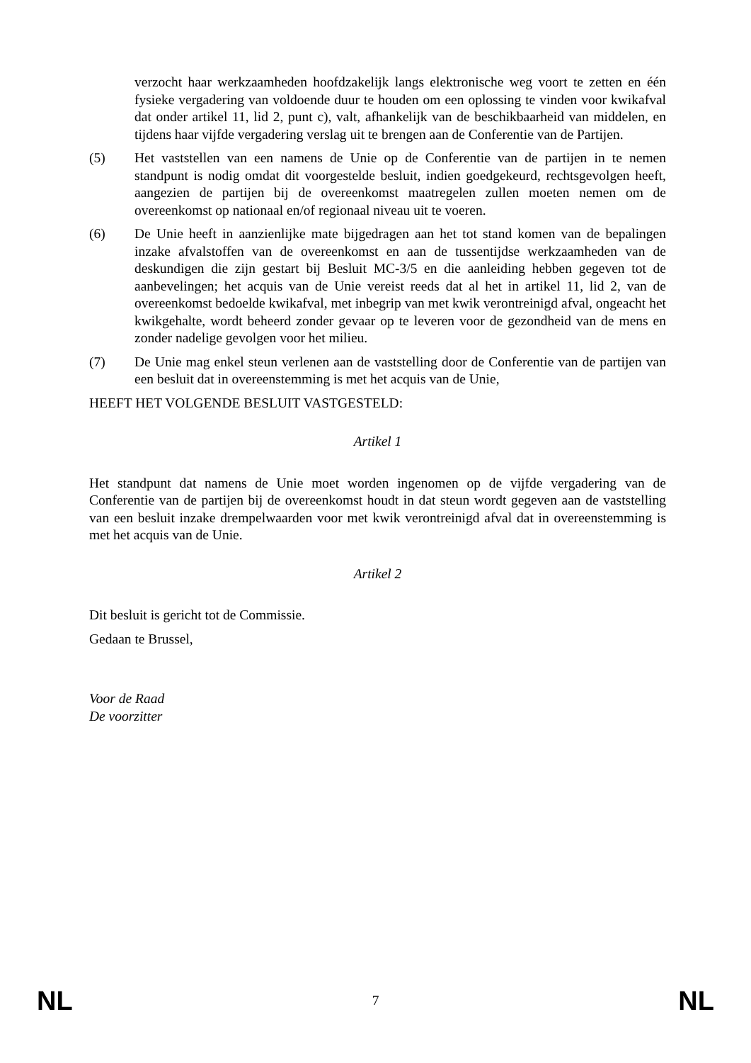verzocht haar werkzaamheden hoofdzakelijk langs elektronische weg voort te zetten en één fysieke vergadering van voldoende duur te houden om een oplossing te vinden voor kwikafval dat onder artikel 11, lid 2, punt c), valt, afhankelijk van de beschikbaarheid van middelen, en tijdens haar vijfde vergadering verslag uit te brengen aan de Conferentie van de Partijen.
(5) Het vaststellen van een namens de Unie op de Conferentie van de partijen in te nemen standpunt is nodig omdat dit voorgestelde besluit, indien goedgekeurd, rechtsgevolgen heeft, aangezien de partijen bij de overeenkomst maatregelen zullen moeten nemen om de overeenkomst op nationaal en/of regionaal niveau uit te voeren.
(6) De Unie heeft in aanzienlijke mate bijgedragen aan het tot stand komen van de bepalingen inzake afvalstoffen van de overeenkomst en aan de tussentijdse werkzaamheden van de deskundigen die zijn gestart bij Besluit MC-3/5 en die aanleiding hebben gegeven tot de aanbevelingen; het acquis van de Unie vereist reeds dat al het in artikel 11, lid 2, van de overeenkomst bedoelde kwikafval, met inbegrip van met kwik verontreinigd afval, ongeacht het kwikgehalte, wordt beheerd zonder gevaar op te leveren voor de gezondheid van de mens en zonder nadelige gevolgen voor het milieu.
(7) De Unie mag enkel steun verlenen aan de vaststelling door de Conferentie van de partijen van een besluit dat in overeenstemming is met het acquis van de Unie,
HEEFT HET VOLGENDE BESLUIT VASTGESTELD:
Artikel 1
Het standpunt dat namens de Unie moet worden ingenomen op de vijfde vergadering van de Conferentie van de partijen bij de overeenkomst houdt in dat steun wordt gegeven aan de vaststelling van een besluit inzake drempelwaarden voor met kwik verontreinigd afval dat in overeenstemming is met het acquis van de Unie.
Artikel 2
Dit besluit is gericht tot de Commissie.
Gedaan te Brussel,
Voor de Raad
De voorzitter
NL 7 NL